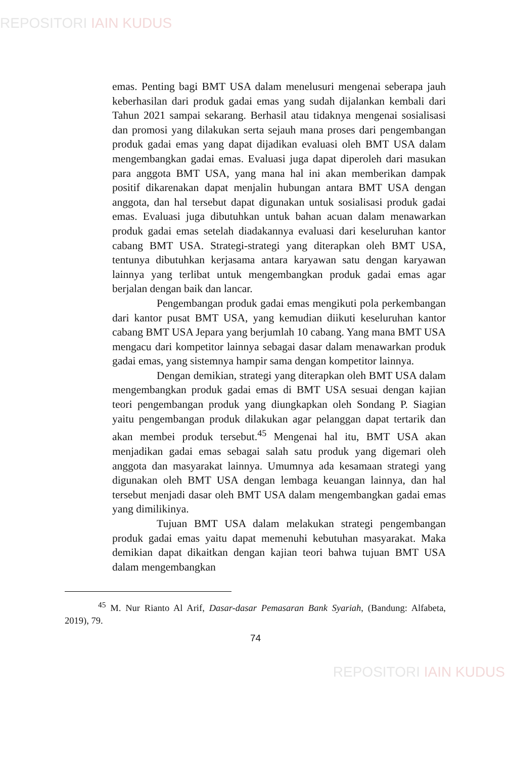REPOSITORI IAIN KUDUS
emas. Penting bagi BMT USA dalam menelusuri mengenai seberapa jauh keberhasilan dari produk gadai emas yang sudah dijalankan kembali dari Tahun 2021 sampai sekarang. Berhasil atau tidaknya mengenai sosialisasi dan promosi yang dilakukan serta sejauh mana proses dari pengembangan produk gadai emas yang dapat dijadikan evaluasi oleh BMT USA dalam mengembangkan gadai emas. Evaluasi juga dapat diperoleh dari masukan para anggota BMT USA, yang mana hal ini akan memberikan dampak positif dikarenakan dapat menjalin hubungan antara BMT USA dengan anggota, dan hal tersebut dapat digunakan untuk sosialisasi produk gadai emas. Evaluasi juga dibutuhkan untuk bahan acuan dalam menawarkan produk gadai emas setelah diadakannya evaluasi dari keseluruhan kantor cabang BMT USA. Strategi-strategi yang diterapkan oleh BMT USA, tentunya dibutuhkan kerjasama antara karyawan satu dengan karyawan lainnya yang terlibat untuk mengembangkan produk gadai emas agar berjalan dengan baik dan lancar.
Pengembangan produk gadai emas mengikuti pola perkembangan dari kantor pusat BMT USA, yang kemudian diikuti keseluruhan kantor cabang BMT USA Jepara yang berjumlah 10 cabang. Yang mana BMT USA mengacu dari kompetitor lainnya sebagai dasar dalam menawarkan produk gadai emas, yang sistemnya hampir sama dengan kompetitor lainnya.
Dengan demikian, strategi yang diterapkan oleh BMT USA dalam mengembangkan produk gadai emas di BMT USA sesuai dengan kajian teori pengembangan produk yang diungkapkan oleh Sondang P. Siagian yaitu pengembangan produk dilakukan agar pelanggan dapat tertarik dan akan membei produk tersebut.<sup>45</sup> Mengenai hal itu, BMT USA akan menjadikan gadai emas sebagai salah satu produk yang digemari oleh anggota dan masyarakat lainnya. Umumnya ada kesamaan strategi yang digunakan oleh BMT USA dengan lembaga keuangan lainnya, dan hal tersebut menjadi dasar oleh BMT USA dalam mengembangkan gadai emas yang dimilikinya.
Tujuan BMT USA dalam melakukan strategi pengembangan produk gadai emas yaitu dapat memenuhi kebutuhan masyarakat. Maka demikian dapat dikaitkan dengan kajian teori bahwa tujuan BMT USA dalam mengembangkan
<sup>45</sup> M. Nur Rianto Al Arif, Dasar-dasar Pemasaran Bank Syariah, (Bandung: Alfabeta, 2019), 79.
74
REPOSITORI IAIN KUDUS